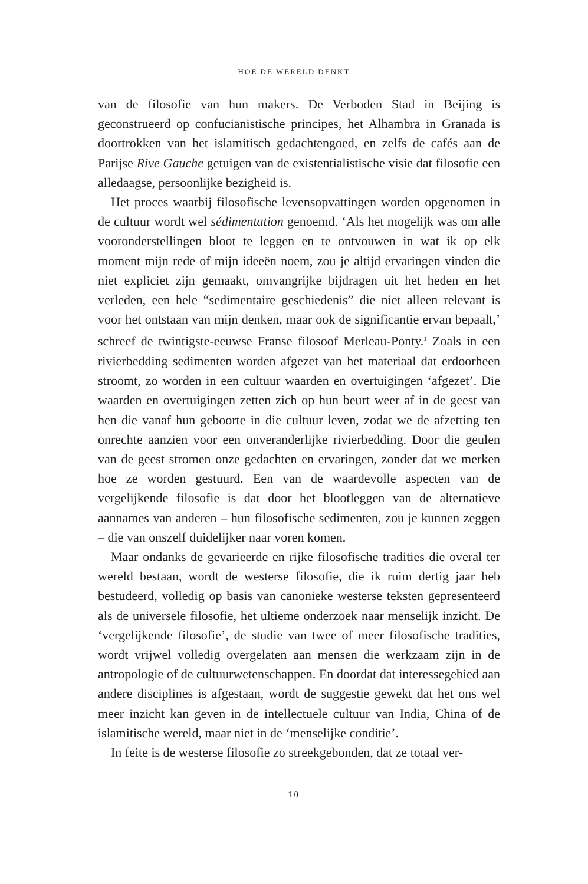HOE DE WERELD DENKT
van de filosofie van hun makers. De Verboden Stad in Beijing is geconstrueerd op confucianistische principes, het Alhambra in Granada is doortrokken van het islamitisch gedachtengoed, en zelfs de cafés aan de Parijse Rive Gauche getuigen van de existentialistische visie dat filosofie een alledaagse, persoonlijke bezigheid is.
Het proces waarbij filosofische levensopvattingen worden opgenomen in de cultuur wordt wel sédimentation genoemd. ‘Als het mogelijk was om alle vooronderstellingen bloot te leggen en te ontvouwen in wat ik op elk moment mijn rede of mijn ideeën noem, zou je altijd ervaringen vinden die niet expliciet zijn gemaakt, omvangrijke bijdragen uit het heden en het verleden, een hele “sedimentaire geschiedenis” die niet alleen relevant is voor het ontstaan van mijn denken, maar ook de significantie ervan bepaalt,’ schreef de twintigste-eeuwse Franse filosoof Merleau-Ponty.<sup>1</sup> Zoals in een rivierbedding sedimenten worden afgezet van het materiaal dat erdoorheen stroomt, zo worden in een cultuur waarden en overtuigingen ‘afgezet’. Die waarden en overtuigingen zetten zich op hun beurt weer af in de geest van hen die vanaf hun geboorte in die cultuur leven, zodat we de afzetting ten onrechte aanzien voor een onveranderlijke rivierbedding. Door die geulen van de geest stromen onze gedachten en ervaringen, zonder dat we merken hoe ze worden gestuurd. Een van de waardevolle aspecten van de vergelijkende filosofie is dat door het blootleggen van de alternatieve aannames van anderen – hun filosofische sedimenten, zou je kunnen zeggen – die van onszelf duidelijker naar voren komen.
Maar ondanks de gevarieerde en rijke filosofische tradities die overal ter wereld bestaan, wordt de westerse filosofie, die ik ruim dertig jaar heb bestudeerd, volledig op basis van canonieke westerse teksten gepresenteerd als de universele filosofie, het ultieme onderzoek naar menselijk inzicht. De ‘vergelijkende filosofie’, de studie van twee of meer filosofische tradities, wordt vrijwel volledig overgelaten aan mensen die werkzaam zijn in de antropologie of de cultuurwetenschappen. En doordat dat interessegebied aan andere disciplines is afgestaan, wordt de suggestie gewekt dat het ons wel meer inzicht kan geven in de intellectuele cultuur van India, China of de islamitische wereld, maar niet in de ‘menselijke conditie’.
In feite is de westerse filosofie zo streekgebonden, dat ze totaal ver-
10